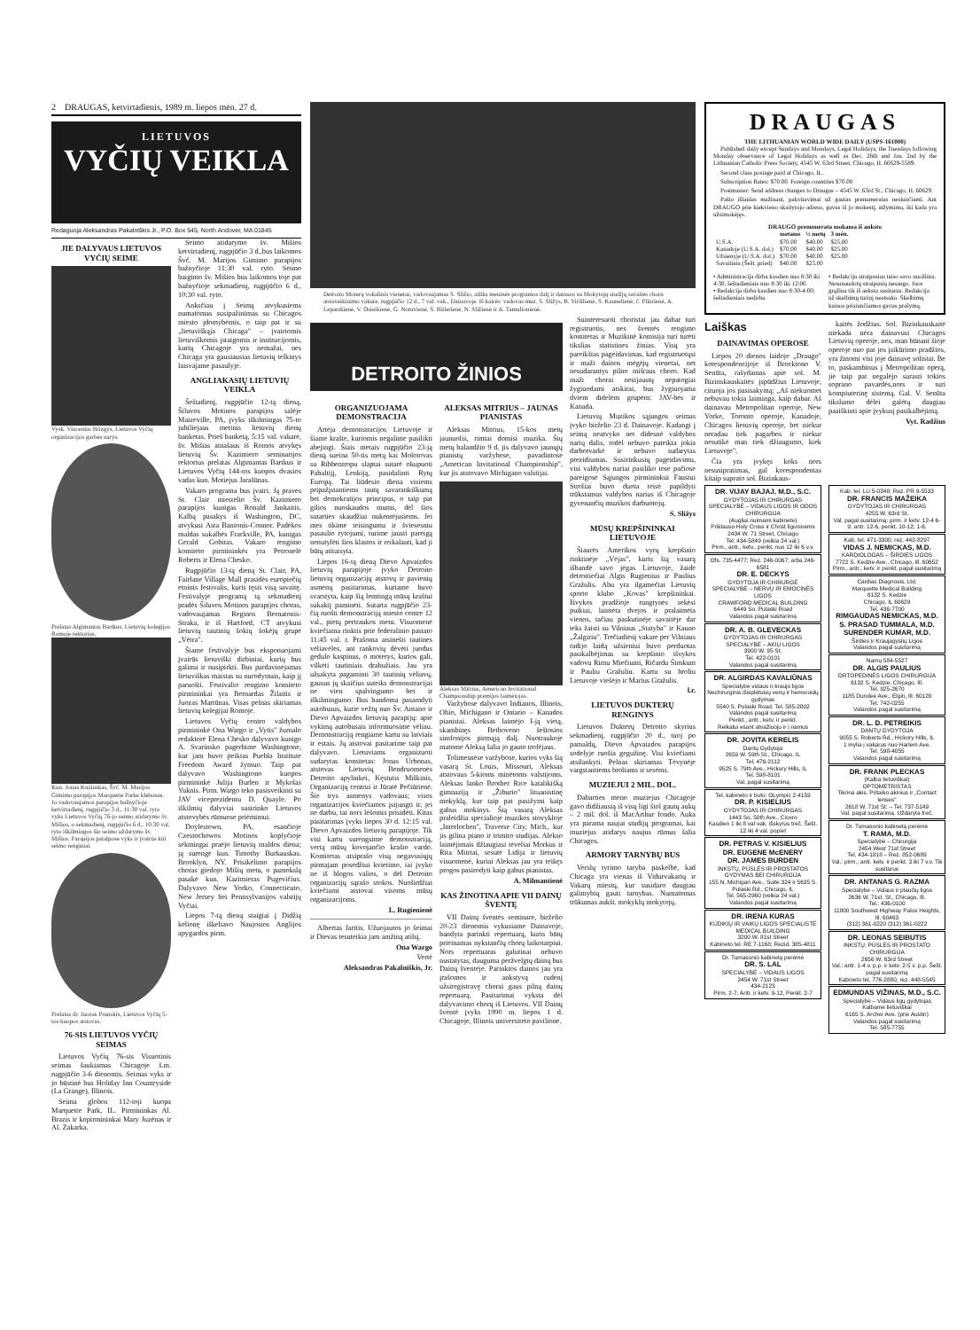2 DRAUGAS, ketvirtadienis, 1989 m. liepos mėn. 27 d.
LIETUVOS
VYČIŲ VEIKLA
Redaguoja Aleksandras Pakalniškis Jr., P.O. Box 545, North Andover, MA 01845
JIE DALYVAUS LIETUVOS VYČIŲ SEIME
Vysk. Vincentas Brizgys, Lietuvos Vyčių organizacijos garbės narys.
Prelatas Algimantas Bartkus, Lietuvių kolegijos Romoje rektorius.
Kun. Jonas Kuzinskas, Švč. M. Marijos Gimimo parapijos Marquette Parke klebonas. Jo vadovaujamos parapijos bažnyčioje ketvirtadienį, rugpjūčio 3 d., 11:30 val. ryto vyks Lietuvos Vyčių 76-jo seimo atidarymo šv. Mišios, o sekmadienį, rugpjūčio 6 d., 10:30 val. ryto iškilmingos šio seimo uždarymo šv. Mišios. Parapijos patalpose vyks ir įvairūs kiti seimo renginiai.
Prelatas dr. Juozas Prunskis, Lietuvos Vyčių 5-tos kuopos atstovas.
76-SIS LIETUVOS VYČIŲ SEIMAS
Lietuvos Vyčių 76-sis Visuotinis seimas šaukiamas Chicagoje š.m. rugpjūčio 3-6 dienomis. Seimas vyks ir jo būstinė bus Holiday Inn Countryside (La Grange), Illinois.
Seima globos 112-toji kuopa Marquette Park, IL. Pirmininkas Al. Brazis ir kopirmininkai Mary Juzėnas ir Al. Zakarka.
Seimo atidarymo šv. Mišios ketvirtadienį, rugpjūčio 3 d.,bus laikomos Švč. M. Marijos Gimimo parapijos bažnyčioje 11:30 val. ryto. Seimo baigimo šv. Mišios bus laikomos toje pat bažnyčioje sekmadienį, rugpjūčio 6 d., 10:30 val. ryto.
Anksčiau į Seimą atvykusiems numatomas susipažinimas su Chicagos miesto įdomybėmis, o taip pat ir su „lietuviškąja Chicaga" – įvairiomis lietuviškomis įstaigomis ir institucijomis, kurių Chicagoje yra nemažai, nes Chicaga yra gausiausias lietuvių telkinys laisvajame pasaulyje.
ANGLIAKASIŲ LIETUVIŲ VEIKLA
Šeštadienį, rugpjūčio 12-tą dieną, Šiluvos Motinos parapijos salėje Maizeville, PA, įvyks iškilmingas 75-to jubiliejaus metinis lietuvių dienų banketas. Prieš banketą, 5:15 val. vakare, šv. Mišias atnašaus iš Romos atvykęs lietuvių Šv. Kazimiero seminarijos rektorius prelatas Algimantas Bartkus ir Lietuvos Vyčių 144-tos kuopos dvasios vadas kun. Motiejus Jarašūnas.
Vakaro programa bus įvairi. Ją praves St. Clair miestelio Šv. Kazimiero parapijos kunigas Ronald Jankaitis. Kalbą pasakys iš Washington, DC, atvykusi Asta Banionis-Connor. Padėkos maldas sukalbės Frackville, PA, kunigas Gerald Gobitas. Vakaro rengimo komiteto pirmininkės yra Petronelė Roberts ir Elena Chesko.
Rugpjūčio 13-tą dieną St. Clair, PA, Fairlane Village Mall prasidės europiečių etninis festivalis, kuris tęsis visą savaitę. Festivalyje programą tą sekmadienį pradės Šiluvos Motinos parapijos choras, vadovaujamas Reginos Bernatonis-Straka, ir iš Hartford, CT atvykusi lietuvių tautinių šokių šokėjų grupė „Vėtra".
Šiame festivalyje bus eksponuojami įvairūs lietuviški dirbiniai, kurių bus galima ir nusipirkti. Bus pardavinėjamas lietuviškas maistas su nurodymais, kaip jį paruošti. Festivalio rengimo komiteto pirmininkai yra Bernardas Žilaitis ir Juozas Martūnas. Visas pelnas skiriamas lietuvių kolegijai Romoje.
Lietuvos Vyčių centro valdybos pirmininkė Ona Wargo ir „Vytis" žurnalo redaktorė Elena Chesko dalyvavo kunigo A. Svarinsko pagerbime Washingtone, kur jam buvo įteiktas Puebla Institute Freedom Award žymuo. Taip pat dalyvavo Washingtono kuopos pirmininkė Julija Burlen ir Mykolas Yuknis. Pirm. Wargo teko pasisveikinti su JAV viceprezidentu D. Quayle. Po iškilmių dalyviai susirinko Lietuvos atstovybės rūmuose priėmimui.
Doylestown, PA, esančioje Czestochowos Motinos koplyčioje sėkmingai praėjo lietuvių maldos diena; ją surengė kun. Timothy Burkauskas. Brooklyn, NY. Prisikėlimo parapijos choras giedojo Mišių metu, o pamokslą pasakė kun. Kazimieras Pugevičius. Dalyvavo New Yorko, Connecticuto, New Jersey bei Pennsylvanijos valstijų Vyčiai.
Liepos 7-tą dieną staigiai į Didžią kelionę iškeliavo Naujosios Anglijos apygardos pirm.
Detroito Moterų vokalinis vienetas, vadovaujamas S. Sližio, atliks meninės programos dalį ir dainuos su Mokytojų studijų savaitės choru atsisveikinimo vakare, rugpjūčio 12 d., 7 val. vak., Dainavoje. Iš kairės: vadovas muz. S. Sližys, B. Viršilienė, S. Kaunelienė, č. Pliūrienė, A. Leparskienė, V. Osteikienė, G. Noruvienė, S. Bitlerienė, N. Sližienė ir A. Tamulionienė.
DETROITO ŽINIOS
ORGANIZUOJAMA DEMONSTRACIJA
Artėja demonstracijos Lietuvoje ir šiame krašte, kuriomis negalime pasilikti abejingi. Šiais metais rugpjūčio 23-ją dieną sueina 50-tis metų kai Molotovas su Ribbentropu slaptai sutarė okupuoti Pabaltijį, Lenkiją, pasidalinti Rytų Europą. Tai liūdesio diena visiems pripažįstantiems tautų savarankiškumą bei demokratijos principus, o taip pat gilios nuoskaudos mums, dėl šios sutarties skaudžiai nukentėjusiems. Jei mes tikime teisingumu ir šviesesniu pasaulio rytojumi, turime jausti pareigą nenutylėti šios klastos ir reikalauti, kad ji būtų atitaisyta.
Liepos 16-tą dieną Dievo Apvaizdos lietuvių parapijoje įvyko Detroito lietuvių organizacijų atstovų ir pavienių asmenų pasitarimas, kuriame buvo svarstyta, kaip šią lemtingą mūsų kraštui sukaktį paminėti. Sutarta rugpjūčio 23-čią ruošti demonstraciją miesto centre 12 val., pietų pertraukos metu. Visuomenė kviečiama rinktis prie federalinio pastato 11:45 val. r. Prašoma atsinešti tautines vėliavėles, ant rankovių dėvėti juodus gedulo kaspinus, o moterys, kurios gali, vilkėti tautiniais drabužiais. Jau yra užsakyta pagaminti 30 tautinių vėliavų, gausus jų skaičius suteiks demonstracijai ne vien spalvingumo bet ir iškilmingumo. Bus bandoma pasamdyti autobusus, kurie vežtų nuo Šv. Antano ir Dievo Apvaizdos lietuvių parapijų: apie vykimą autobusais informuosime vėliau. Demonstraciją rengiame kartu su latviais ir estais. Jų atstovai pasitarime taip pat dalyvavo. Lietuviams organizuoti sudarytas komitetas: Jonas Urbonas, atstovas Lietuvių Bendruomenės Detroito apylinkei, Kęstutis Miškinis, Organizacijų centrui ir Jūratė Pečiūrienė. Šie trys asmenys vadovaus; visos organizacijos kviečiamos įsijungti ir, jei ne darbu, tai nors lėšomis prisidėti. Kitas pasitarimas įvyks liepos 30 d. 12:15 val. Dievo Apvaizdos lietuvių parapijoje. Tik visi kartu surengsime demonstraciją, vertą mūsų kovojančio krašto vardo. Komitetas atsiprašo visų negavusiųjų pirmajam posėdžiui kvietimo, tai įvyko ne iš blogos valios, o dėl Detroito organizacijų sąrašo stokos. Nuoširdžiai kviečiami atstovai visoms mūsų organizacijoms.
L. Rugienienė
Albertas Jaritis. Užuojautos jo šeimai ir Dievas tesuteikia jam amžiną atilsį.
Ona Wargo
Vertė
Aleksandras Pakalniškis, Jr.
ALEKSAS MITRIUS – JAUNAS PIANISTAS
Aleksas Mitrius, 15-kos metų jaunuolis, rimtai domisi muzika. Šių metų balandžio 9 d. jis dalyvavo jaunųjų pianistų varžybose, pavadintose „American Invitational Championship", kur jis atstovavo Michigano valstijai.
Aleksas Mitrius, American Invitational Championship premijos laimėtojas.
Varžybose dalyvavo Indianos, Illinois, Ohio, Michigano ir Ontario – Kanados pianistai. Aleksas laimėjo I-ją vietą, skambinęs Bethoveno šeštosios simfonijos pirmąją dalį. Nuotraukoje matome Aleksą šalia jo gauto trofėjaus.
Tolimesnėse varžybose, kurios vyks šią vasarą St. Louis, Missouri, Aleksas atstovaus 5-kioms minėtoms valstijoms. Aleksas lanko Brother Rice katalikišką gimnaziją ir „Žiburio" lituanistinę mokyklą, kur taip pat pasižymi kaip gabus mokinys. Šią vasarą Aleksas praleidžia specialioje muzikos stovykloje „Interlochen", Traverse City, Mich., kur jis gilina piano ir trimito studijas. Alekso laimėjimais džiaugiasi tėveliai Morkus ir Rita Mitriai, sesutė Lidija ir lietuvių visuomenė, kuriai Aleksas jau yra teikęs progos pasirodyti kaip gabus pianistas.
A. Milmantienė
KAS ŽINOTINA APIE VII DAINŲ ŠVENTĘ
VII Dainų šventės seminare, birželio 20-23 dienomis vykusiame Dainavoje, bandyta parinkti repertuarą, kuris būtų prieinamas nykstančių chorų laikotarpiui. Nors repertuaras galutinai nebuvo nustatytas, dauguma peržvelgtų dainų bus Dainų šventėje. Parinktos dainos jau yra įrašomos ir ankstyvą rudenį užsiregistravę chorai gaus pilną dainų repertuarą. Pasitarimai vyksta dėl dalyvavimo chorų iš Lietuvos. VII Dainų šventė įvyks 1990 m. liepos 1 d. Chicagoje, Illinois universiteto pavilione.
Suinteresuoti choristai jau dabar turi registruotis, nes šventės rengimo komitetas ir Muzikinė komisija turi turėti tikslias statistines žinias. Visų yra pareikštas pageidavimas, kad registruotųsi ir maži dainos mėgėjų vienetai, net nesudarantys pilno mišraus choro. Kad maži chorai nesijaustų nepatogiai žygiuodami atskirai, bus žygiuojama dviem didelėm grupėm: JAV-bės ir Kanada.
Lietuvių Muzikos sąjungos seimas įvyko birželio 23 d. Dainavoje. Kadangi į seimą neatvyko net didesnė valdybos narių dalis, todėl nebuvo pateikta jokia darbotvarkė ir nebuvo sudarytas prezidiumas. Susirinkusių pageidavimu, visi valdybos nariai pasiliko tose pačiose pareigose Sąjungos pirmininkui Faustui Stroliai buvo duota teisė papildyti trūkstamus valdybos narius iš Chicagoje gyvenančių muzikos darbuotojų.
S. Sližys
MŪSŲ KREPŠININKAI LIETUVOJE
Šiaurės Amerikos vyrų krepšinio rinktinėje „Vėjas", kuris šią vasarą išbandė savo jėgas Lietuvoje, žaidė detroitiečiai Algis Rugienius ir Paulius Gražulis. Abu yra ilgamečiai Lietuvių sporto klubo „Kovas" krepšininkai. Išvykos pradžioje rungtynės sekėsi puikiai, laimėta dvejos ir pralaimėta vienos, tačiau paskutinėje savaitėje dar teks žaisti su Vilniaus „Statyba" ir Kauno „Žalgiriu". Trečiadienį vakare per Vilniaus radijo laidą užsieniui buvo perduotas pasikalbėjimas su krepšinio išvykos vadovu Rimu Miečiumi, Ričardu Šimkum ir Pauliu Gražuliu. Kartu su broliu Lietuvoje viešėjo ir Marius Gražulis.
l.r.
LIETUVOS DUKTERŲ RENGINYS
Lietuvos Dukterų Detroito skyrius sekmadienį, rugpjūčio 20 d., tuoj po pamaldų, Dievo Apvaizdos parapijos sodelyje ruošia gegužinę. Visi kviečiami atsilankyti. Pelnas skiriamas Tėvynėje vargstantiems broliams ir sesėms.
MUZIEJUI 2 MIL. DOL.
Dabarties meno muziejus Chicagoje gavo didžiausią iš visų ligi šiol gautų aukų – 2 mil. dol. iš MacArthur fondo. Auka yra parama naujai studijų programai, kai muziejus atidarys naujus rūmus šalia Chicagos.
ARMORY TARNYBŲ BUS
Verslų tyrimo taryba paskelbė, kad Chicaga yra vienas iš Vidurvakarių ir Vakarų miestų, kur susidaro daugiau galimybių gauti tarnybas. Numatomas trūkumas aukšt. mokyklų mokytojų.
DRAUGAS
THE LITHUANIAN WORLD WIDE DAILY (USPS-161000)
Published daily except Sundays and Mondays, Legal Holidays, the Tuesdays following Monday observance of Legal Holidays as well as Dec. 26th and Jan. 2nd by the Lithuanian Catholic Press Society, 4545 W. 63rd Street, Chicago, IL 60629-5589.
Second class postage paid at Chicago, IL.
Subscription Rates: $70.00. Foreign countries $70.00
Postmaster: Send address changes to Draugas – 4545 W. 63rd St., Chicago, IL 60629.
Pašto išlaidas mažinant, pakvitavimai už gautas prenumeratas nesiunčiami. Ant DRAUGO prie kiekvieno skaitytojo adreso, gavus iš jo mokestį, atžymima, iki kada yra užsimokėjęs.
DRAUGO prenumerata mokama iš anksto
| | metams | ½ metų | 3 mėn. |
| --- | --- | --- | --- |
| U.S.A. | $70.00 | $40.00 | $25.00 |
| Kanadoje (U.S.A. dol.) | $70.00 | $40.00 | $25.00 |
| Užsienyje (U.S.A. dol.) | $70.00 | $40.00 | $25.00 |
| Savaitinis (Šešt. pried) | $40.00 | $25.00 | |
• Administracija dirba kasdien nuo 8:30 iki 4:30, šeštadieniais nuo 8:30 iki 12:00.
• Redakcija dirba kasdien nuo 8:30-4:00; šeštadieniais nedirba.
• Redakcija straipsnius taiso savo nuožiūra. Nesunaudotų straipsnių nesaugo. Juos grąžina tik iš anksto susitarus. Redakcija už skelbimų turinį neatsako. Skelbimų kainos prisiunčiamos gavus prašymą.
Laiškas
DAINAVIMAS OPEROSE
Liepos 20 dienos laidoje „Draugo" korespondencijoje iš Brocktono V. Senūta, rašydamas apie sol. M. Bizinskauskaitės įspūdžius Lietuvoje, cituoja jos pasisakymą: „Aš niekuomet nebuvau tokia laiminga, kaip dabar. Aš dainavau Metropolitan operoje, New Yorke, Toronto operoje, Kanadoje, Chicagos lietuvių operoje, bet niekur neradau tiek pagarbos ir niekur nesutikė man tiek džiaugsmo, kiek Lietuvoje".
Čia yra įvykęs koks nors nesusipratimas, gal korespondentas kitaip suprato sol. Bizinkaus-
kaitės žodžius. Sol. Bizinkauskaitė niekada nėra dainavusi Chicagos Lietuvių operoje, nes, man būnant šioje operoje nuo pat jos įsikūrimo pradžios, yra žinomi visi joje dainavę solistai. Be to, paskambinus į Metropolitan operą, jie taip pat negalėjo surasti tokios soprano pavardės,nors ir turi kompiuterinę sistemą. Gal. V. Senūta tikslumo dėlei galėtų daugiau paaiškinti apie įvykusį pasikalbėjimą.
Vyt. Radžius
DR. VIJAY BAJAJ, M.D., S.C.
GYDYTOJAS IR CHIRURGAS
SPECIALYBĖ – VIDAUS LIGOS IR ODOS CHIRURGIJA
(Augliai nuimami kabinete)
Priklauso Holy Cross ir Christ ligoninėms
2434 W. 71 Street, Chicago
Tel. 434-5849 (veikia 24 val.)
Pirm., antr., ketv., penkt. nuo 12 iki 6 v.v.
Ofs. 735-4477; Rez. 246-0067; arba 246-6581
DR. E. DECKYS
GYDYTOJA IR CHIRURGĖ
SPECIALYBĖ – NERVŲ IR EMOCINĖS LIGOS
CRAWFORD MEDICAL BUILDING
6449 So. Pulaski Road
Valandos pagal susitarimą
DR. A. B. GLEVECKAS
GYDYTOJAS IR CHIRURGAS
SPECIALYBĖ – AKIŲ LIGOS
3900 W. 95 St.
Tel. 422-0101
Valandos pagal susitarimą
DR. ALGIRDAS KAVALIŪNAS
Specialybė vidaus ir kraujo ligos
Nechirurginis išsiplėtusių venų ir hemoroidų gydymas
5540 S. Pulaski Road. Tel. 585-2802
Valandos pagal susitarimą
Penkt., antr., ketv. ir penkt.
Reikalui esant atvažiuoju ir į namus
DR. JOVITA KERELIS
Dantų Gydytoja
2659 W. 59th St., Chicago, IL
Tel. 476-2112
9525 S. 79th Ave., Hickory Hills, IL
Tel. 598-8101
Val. pagal susitarimą
Tel. kabineto ir buto: OLympic 2-4159
DR. P. KISIELIUS
GYDYTOJAS IR CHIRURGAS
1443 So. 50th Ave., Cicero
Kasdien 1 iki 8 val vak. išskyrus treč. Šešt. 12 iki 4 val. popiet
DR. PETRAS V. KISIELIUS
DR. EUGENE McENERY
DR. JAMES BURDEN
INKSTŲ, PŪSLĖS IR PROSTATOS GYDYMAS BEI CHIRURGIJA
155 N. Michigan Ave., Suite 324 ir 5635 S. Pulaski Rd., Chicago, IL
Tel. 565-2960 (veikia 24 val.)
Valandos pagal susitarimą
DR. IRENA KURAS
KŪDIKIŲ IR VAIKŲ LIGOS SPECIALISTĖ
MEDICAL BUILDING
3200 W. 81st Street
Kabineto tel. RE 7-1168; Rezid. 385-4811
Dr. Tumasonio kabinetą perėmė
DR. S. LAL
SPECIALYBĖ – VIDAUS LIGOS
2454 W. 71st Street
434-2123
Pirm. 2-7, Antr. ir ketv. 9-12, Penkt. 2-7
Kab. tel. LU 5-0348; Rez. PR 9-5533
DR. FRANCIS MAŽEIKA
GYDYTOJAS IR CHIRURGAS
4255 W. 63rd St.
Val. pagal susitarimą: pirm. ir ketv. 12-4 6-9; antr. 12-6, penkt. 10-12; 1-6.
Kab. tel. 471-3300; rez. 442-8297
VIDAS J. NEMICKAS, M.D.
KARDIOLOGAS – ŠIRDIES LIGOS
7722 S. Kedzie Ave., Chicago, Ill. 60652
Pirm., antr., ketv. ir penkt. pagal susitarimą
Cardiac Diagnosis, Ltd.
Marquette Medical Building
6132 S. Kedzie
Chicago, IL 60629
Tel. 436-7700
RIMGAUDAS NEMICKAS, M.D.
S. PRASAD TUMMALA, M.D.
SURENDER KUMAR, M.D.
Širdies ir Kraujagyslių Ligos
Valandos pagal susitarimą
Namų 584-5527
DR. ALGIS PAULIUS
ORTOPEDINĖS LIGOS CHIRURGIJA
6132 S. Kedzie, Chicago, Ill.
Tel. 925-2670
1185 Dundee Ave., Elgin, Ill. 60120
Tel. 742-0255
Valandos pagal susitarimą
DR. L. D. PETREIKIS
DANTŲ GYDYTOJA
9055 S. Roberts Rd., Hickory Hills, IL
1 mylia į vakarus nuo Harlem Ave.
Tel. 598-4055
Valandos pagal susitarimą
DR. FRANK PLECKAS
(Kalba lietuviškai)
OPTOMETRISTAS
Tikrina akis. Pritaiko akinius ir „Contact lenses"
2618 W. 71st St. – Tel. 737-5149
Val. pagal susitarimą. Uždaryta treč.
Dr. Tumasonio kabinetą perėmė
T. RAMA, M.D.
Specialybė – Chirurgija
2454 West 71st Street
Tel. 434-1818 – Rez. 852-0689
Val.: pirm., antr. ketv. ir penkt. 3 iki 7 v.v. Tik susitarus
DR. ANTANAS G. RAZMA
Specialybė – Vidaus ir plaučių ligos
2636 W. 71st. St., Chicago, Ill.
Tel.: 436-0100
11800 Southwest Highway Palos Heights, Ill. 60463
(312) 361-0220 (312) 361-0222
DR. LEONAS SEIBUTIS
INKSTŲ, PŪSLĖS IR PROSTATO CHIRURGIJA
2656 W. 63rd Street
Val.: antr. 1-4 v. p.p. ir ketv. 2-5 v. p.p. Šešt. pagal susitarimą
Kabineto tel. 776-2880, rez. 448-5545
EDMUNDAS VIŽINAS, M.D., S.C.
Specialybė – Vidaus ligų gydytojas
Kalbame lietuviškai
6165 S. Archer Ave. (prie Austin)
Valandos pagal susitarimą
Tel. 585-7755